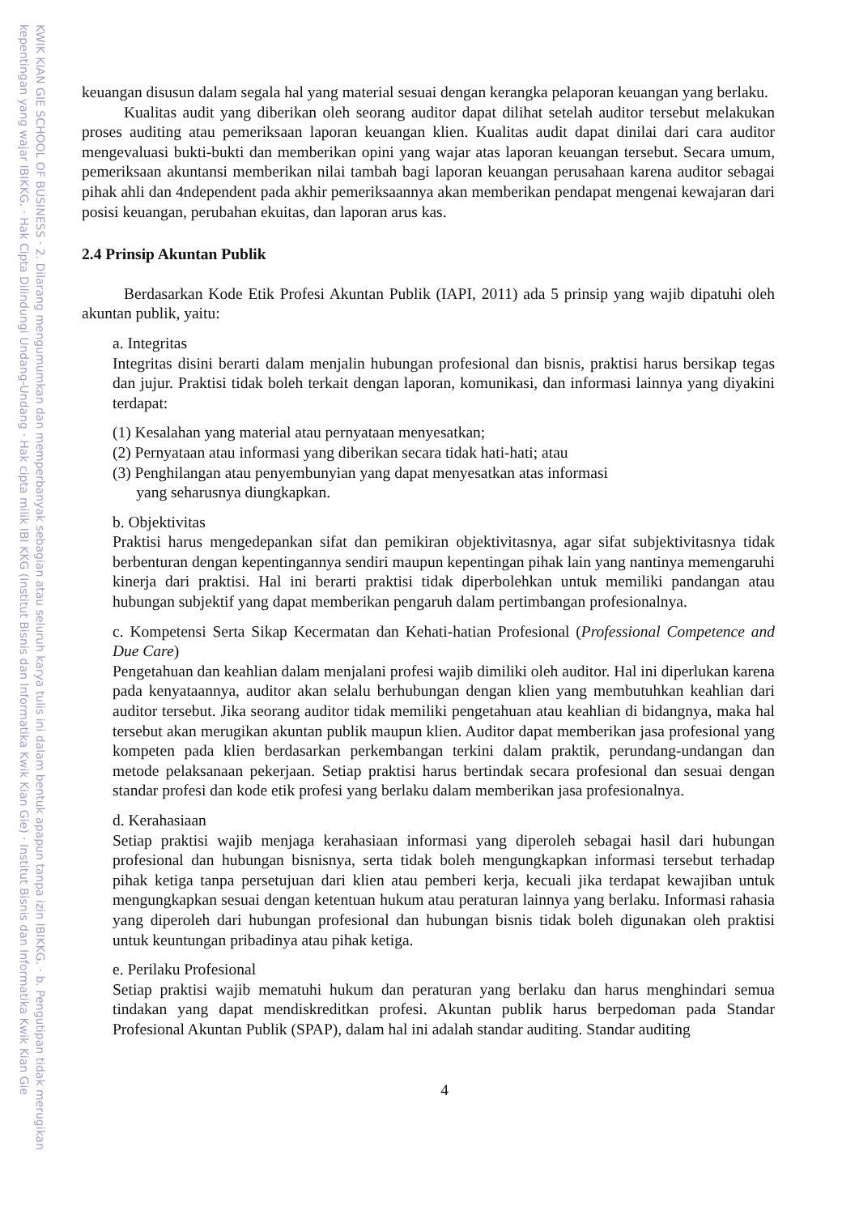KWIK KIAN GIE SCHOOL OF BUSINESS · 2. Dilarang mengumumkan dan memperbanyak sebagian atau seluruh karya tulis ini dalam bentuk apapun tanpa izin IBIKKG. · b. Pengutipan tidak merugikan kepentingan yang wajar IBIKKG. · Hak Cipta Dilindungi Undang-Undang · Hak cipta milik IBI KKG (Institut Bisnis dan Informatika Kwik Kian Gie) · Institut Bisnis dan Informatika Kwik Kian Gie
keuangan disusun dalam segala hal yang material sesuai dengan kerangka pelaporan keuangan yang berlaku.
Kualitas audit yang diberikan oleh seorang auditor dapat dilihat setelah auditor tersebut melakukan proses auditing atau pemeriksaan laporan keuangan klien. Kualitas audit dapat dinilai dari cara auditor mengevaluasi bukti-bukti dan memberikan opini yang wajar atas laporan keuangan tersebut. Secara umum, pemeriksaan akuntansi memberikan nilai tambah bagi laporan keuangan perusahaan karena auditor sebagai pihak ahli dan 4ndependent pada akhir pemeriksaannya akan memberikan pendapat mengenai kewajaran dari posisi keuangan, perubahan ekuitas, dan laporan arus kas.
2.4 Prinsip Akuntan Publik
Berdasarkan Kode Etik Profesi Akuntan Publik (IAPI, 2011) ada 5 prinsip yang wajib dipatuhi oleh akuntan publik, yaitu:
a. Integritas
Integritas disini berarti dalam menjalin hubungan profesional dan bisnis, praktisi harus bersikap tegas dan jujur. Praktisi tidak boleh terkait dengan laporan, komunikasi, dan informasi lainnya yang diyakini terdapat:
(1) Kesalahan yang material atau pernyataan menyesatkan;
(2) Pernyataan atau informasi yang diberikan secara tidak hati-hati; atau
(3) Penghilangan atau penyembunyian yang dapat menyesatkan atas informasi
yang seharusnya diungkapkan.
b. Objektivitas
Praktisi harus mengedepankan sifat dan pemikiran objektivitasnya, agar sifat subjektivitasnya tidak berbenturan dengan kepentingannya sendiri maupun kepentingan pihak lain yang nantinya memengaruhi kinerja dari praktisi. Hal ini berarti praktisi tidak diperbolehkan untuk memiliki pandangan atau hubungan subjektif yang dapat memberikan pengaruh dalam pertimbangan profesionalnya.
c. Kompetensi Serta Sikap Kecermatan dan Kehati-hatian Profesional (Professional Competence and Due Care)
Pengetahuan dan keahlian dalam menjalani profesi wajib dimiliki oleh auditor. Hal ini diperlukan karena pada kenyataannya, auditor akan selalu berhubungan dengan klien yang membutuhkan keahlian dari auditor tersebut. Jika seorang auditor tidak memiliki pengetahuan atau keahlian di bidangnya, maka hal tersebut akan merugikan akuntan publik maupun klien. Auditor dapat memberikan jasa profesional yang kompeten pada klien berdasarkan perkembangan terkini dalam praktik, perundang-undangan dan metode pelaksanaan pekerjaan. Setiap praktisi harus bertindak secara profesional dan sesuai dengan standar profesi dan kode etik profesi yang berlaku dalam memberikan jasa profesionalnya.
d. Kerahasiaan
Setiap praktisi wajib menjaga kerahasiaan informasi yang diperoleh sebagai hasil dari hubungan profesional dan hubungan bisnisnya, serta tidak boleh mengungkapkan informasi tersebut terhadap pihak ketiga tanpa persetujuan dari klien atau pemberi kerja, kecuali jika terdapat kewajiban untuk mengungkapkan sesuai dengan ketentuan hukum atau peraturan lainnya yang berlaku. Informasi rahasia yang diperoleh dari hubungan profesional dan hubungan bisnis tidak boleh digunakan oleh praktisi untuk keuntungan pribadinya atau pihak ketiga.
e. Perilaku Profesional
Setiap praktisi wajib mematuhi hukum dan peraturan yang berlaku dan harus menghindari semua tindakan yang dapat mendiskreditkan profesi. Akuntan publik harus berpedoman pada Standar Profesional Akuntan Publik (SPAP), dalam hal ini adalah standar auditing. Standar auditing
4